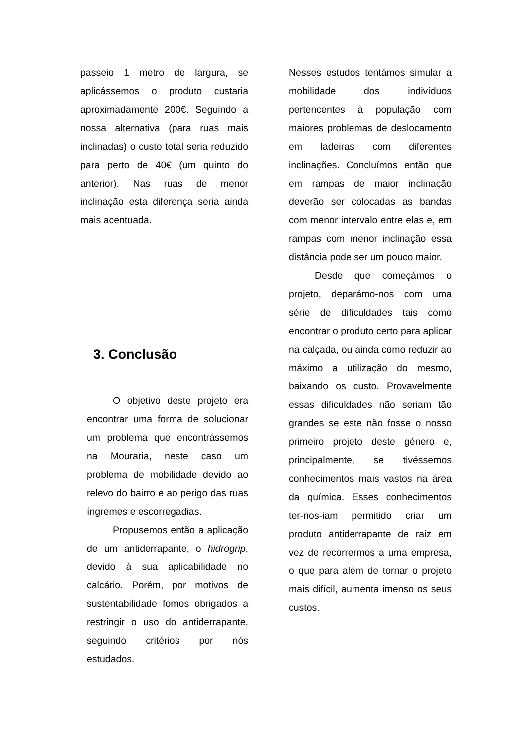passeio 1 metro de largura, se aplicássemos o produto custaria aproximadamente 200€. Seguindo a nossa alternativa (para ruas mais inclinadas) o custo total seria reduzido para perto de 40€ (um quinto do anterior). Nas ruas de menor inclinação esta diferença seria ainda mais acentuada.
3. Conclusão
O objetivo deste projeto era encontrar uma forma de solucionar um problema que encontrássemos na Mouraria, neste caso um problema de mobilidade devido ao relevo do bairro e ao perigo das ruas íngremes e escorregadias.
Propusemos então a aplicação de um antiderrapante, o hidrogrip, devido à sua aplicabilidade no calcário. Porém, por motivos de sustentabilidade fomos obrigados a restringir o uso do antiderrapante, seguindo critérios por nós estudados.
Nesses estudos tentámos simular a mobilidade dos indivíduos pertencentes à população com maiores problemas de deslocamento em ladeiras com diferentes inclinações. Concluímos então que em rampas de maior inclinação deverão ser colocadas as bandas com menor intervalo entre elas e, em rampas com menor inclinação essa distância pode ser um pouco maior.
Desde que começámos o projeto, deparámo-nos com uma série de dificuldades tais como encontrar o produto certo para aplicar na calçada, ou ainda como reduzir ao máximo a utilização do mesmo, baixando os custo. Provavelmente essas dificuldades não seriam tão grandes se este não fosse o nosso primeiro projeto deste género e, principalmente, se tivéssemos conhecimentos mais vastos na área da química. Esses conhecimentos ter-nos-iam permitido criar um produto antiderrapante de raiz em vez de recorrermos a uma empresa, o que para além de tornar o projeto mais difícil, aumenta imenso os seus custos.